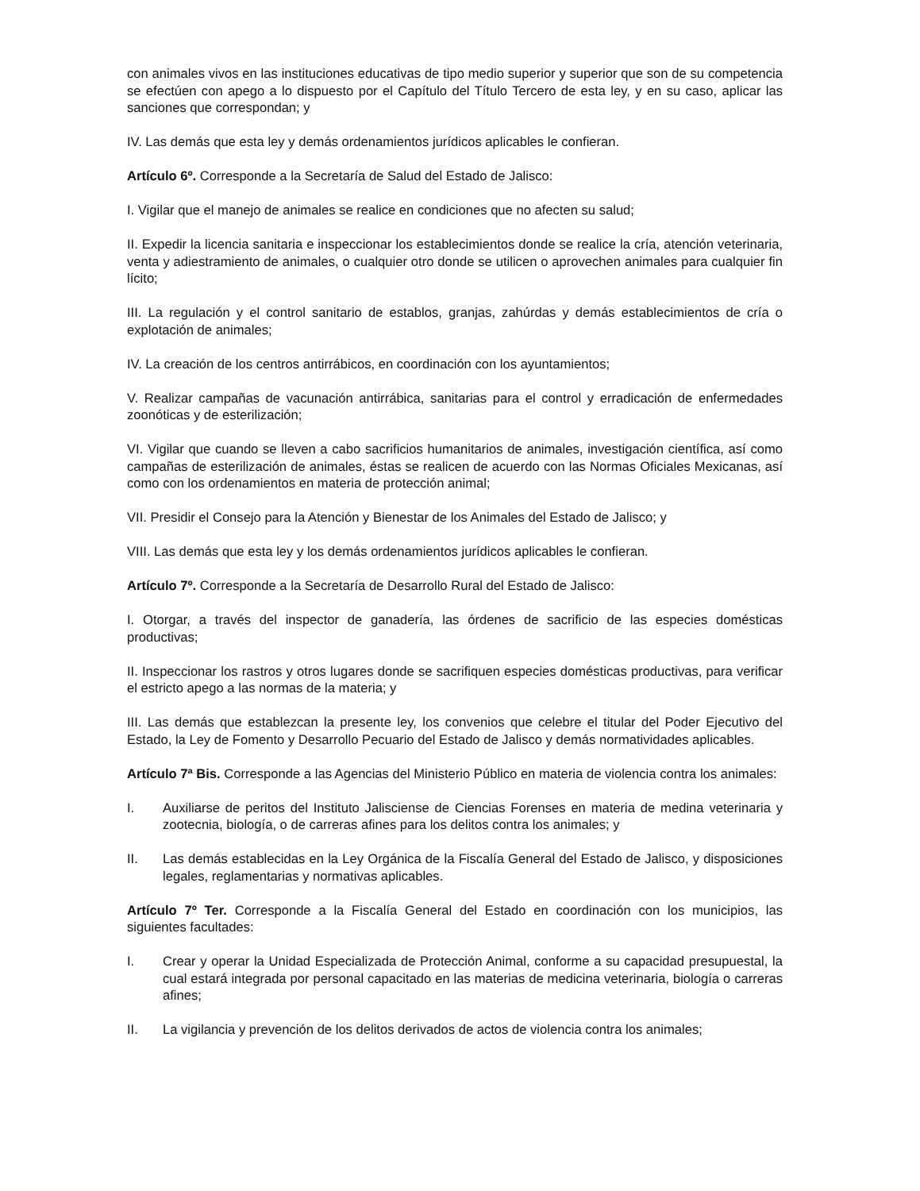con animales vivos en las instituciones educativas de tipo medio superior y superior que son de su competencia se efectúen con apego a lo dispuesto por el Capítulo del Título Tercero de esta ley, y en su caso, aplicar las sanciones que correspondan; y
IV. Las demás que esta ley y demás ordenamientos jurídicos aplicables le confieran.
Artículo 6º. Corresponde a la Secretaría de Salud del Estado de Jalisco:
I. Vigilar que el manejo de animales se realice en condiciones que no afecten su salud;
II. Expedir la licencia sanitaria e inspeccionar los establecimientos donde se realice la cría, atención veterinaria, venta y adiestramiento de animales, o cualquier otro donde se utilicen o aprovechen animales para cualquier fin lícito;
III. La regulación y el control sanitario de establos, granjas, zahúrdas y demás establecimientos de cría o explotación de animales;
IV. La creación de los centros antirrábicos, en coordinación con los ayuntamientos;
V. Realizar campañas de vacunación antirrábica, sanitarias para el control y erradicación de enfermedades zoonóticas y de esterilización;
VI. Vigilar que cuando se lleven a cabo sacrificios humanitarios de animales, investigación científica, así como campañas de esterilización de animales, éstas se realicen de acuerdo con las Normas Oficiales Mexicanas, así como con los ordenamientos en materia de protección animal;
VII. Presidir el Consejo para la Atención y Bienestar de los Animales del Estado de Jalisco; y
VIII. Las demás que esta ley y los demás ordenamientos jurídicos aplicables le confieran.
Artículo 7º. Corresponde a la Secretaría de Desarrollo Rural del Estado de Jalisco:
I. Otorgar, a través del inspector de ganadería, las órdenes de sacrificio de las especies domésticas productivas;
II. Inspeccionar los rastros y otros lugares donde se sacrifiquen especies domésticas productivas, para verificar el estricto apego a las normas de la materia; y
III. Las demás que establezcan la presente ley, los convenios que celebre el titular del Poder Ejecutivo del Estado, la Ley de Fomento y Desarrollo Pecuario del Estado de Jalisco y demás normatividades aplicables.
Artículo 7ª Bis. Corresponde a las Agencias del Ministerio Público en materia de violencia contra los animales:
I. Auxiliarse de peritos del Instituto Jalisciense de Ciencias Forenses en materia de medina veterinaria y zootecnia, biología, o de carreras afines para los delitos contra los animales; y
II. Las demás establecidas en la Ley Orgánica de la Fiscalía General del Estado de Jalisco, y disposiciones legales, reglamentarias y normativas aplicables.
Artículo 7º Ter. Corresponde a la Fiscalía General del Estado en coordinación con los municipios, las siguientes facultades:
I. Crear y operar la Unidad Especializada de Protección Animal, conforme a su capacidad presupuestal, la cual estará integrada por personal capacitado en las materias de medicina veterinaria, biología o carreras afines;
II. La vigilancia y prevención de los delitos derivados de actos de violencia contra los animales;